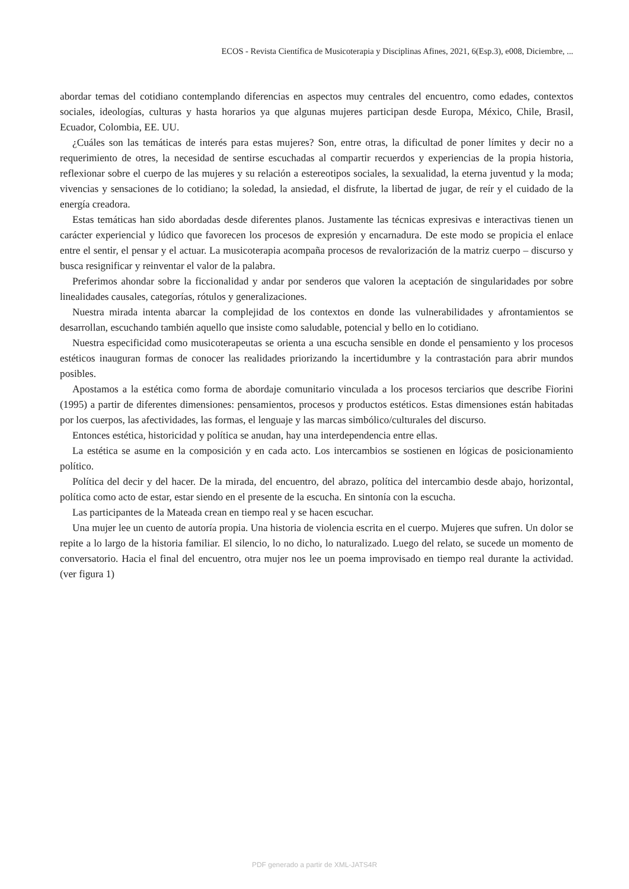ECOS - Revista Científica de Musicoterapia y Disciplinas Afines, 2021, 6(Esp.3), e008, Diciembre, ...
abordar temas del cotidiano contemplando diferencias en aspectos muy centrales del encuentro, como edades, contextos sociales, ideologías, culturas y hasta horarios ya que algunas mujeres participan desde Europa, México, Chile, Brasil, Ecuador, Colombia, EE. UU.
¿Cuáles son las temáticas de interés para estas mujeres? Son, entre otras, la dificultad de poner límites y decir no a requerimiento de otres, la necesidad de sentirse escuchadas al compartir recuerdos y experiencias de la propia historia, reflexionar sobre el cuerpo de las mujeres y su relación a estereotipos sociales, la sexualidad, la eterna juventud y la moda; vivencias y sensaciones de lo cotidiano; la soledad, la ansiedad, el disfrute, la libertad de jugar, de reír y el cuidado de la energía creadora.
Estas temáticas han sido abordadas desde diferentes planos. Justamente las técnicas expresivas e interactivas tienen un carácter experiencial y lúdico que favorecen los procesos de expresión y encarnadura. De este modo se propicia el enlace entre el sentir, el pensar y el actuar. La musicoterapia acompaña procesos de revalorización de la matriz cuerpo – discurso y busca resignificar y reinventar el valor de la palabra.
Preferimos ahondar sobre la ficcionalidad y andar por senderos que valoren la aceptación de singularidades por sobre linealidades causales, categorías, rótulos y generalizaciones.
Nuestra mirada intenta abarcar la complejidad de los contextos en donde las vulnerabilidades y afrontamientos se desarrollan, escuchando también aquello que insiste como saludable, potencial y bello en lo cotidiano.
Nuestra especificidad como musicoterapeutas se orienta a una escucha sensible en donde el pensamiento y los procesos estéticos inauguran formas de conocer las realidades priorizando la incertidumbre y la contrastación para abrir mundos posibles.
Apostamos a la estética como forma de abordaje comunitario vinculada a los procesos terciarios que describe Fiorini (1995) a partir de diferentes dimensiones: pensamientos, procesos y productos estéticos. Estas dimensiones están habitadas por los cuerpos, las afectividades, las formas, el lenguaje y las marcas simbólico/culturales del discurso.
Entonces estética, historicidad y política se anudan, hay una interdependencia entre ellas.
La estética se asume en la composición y en cada acto. Los intercambios se sostienen en lógicas de posicionamiento político.
Política del decir y del hacer. De la mirada, del encuentro, del abrazo, política del intercambio desde abajo, horizontal, política como acto de estar, estar siendo en el presente de la escucha. En sintonía con la escucha.
Las participantes de la Mateada crean en tiempo real y se hacen escuchar.
Una mujer lee un cuento de autoría propia. Una historia de violencia escrita en el cuerpo. Mujeres que sufren. Un dolor se repite a lo largo de la historia familiar. El silencio, lo no dicho, lo naturalizado. Luego del relato, se sucede un momento de conversatorio. Hacia el final del encuentro, otra mujer nos lee un poema improvisado en tiempo real durante la actividad. (ver figura 1)
PDF generado a partir de XML-JATS4R